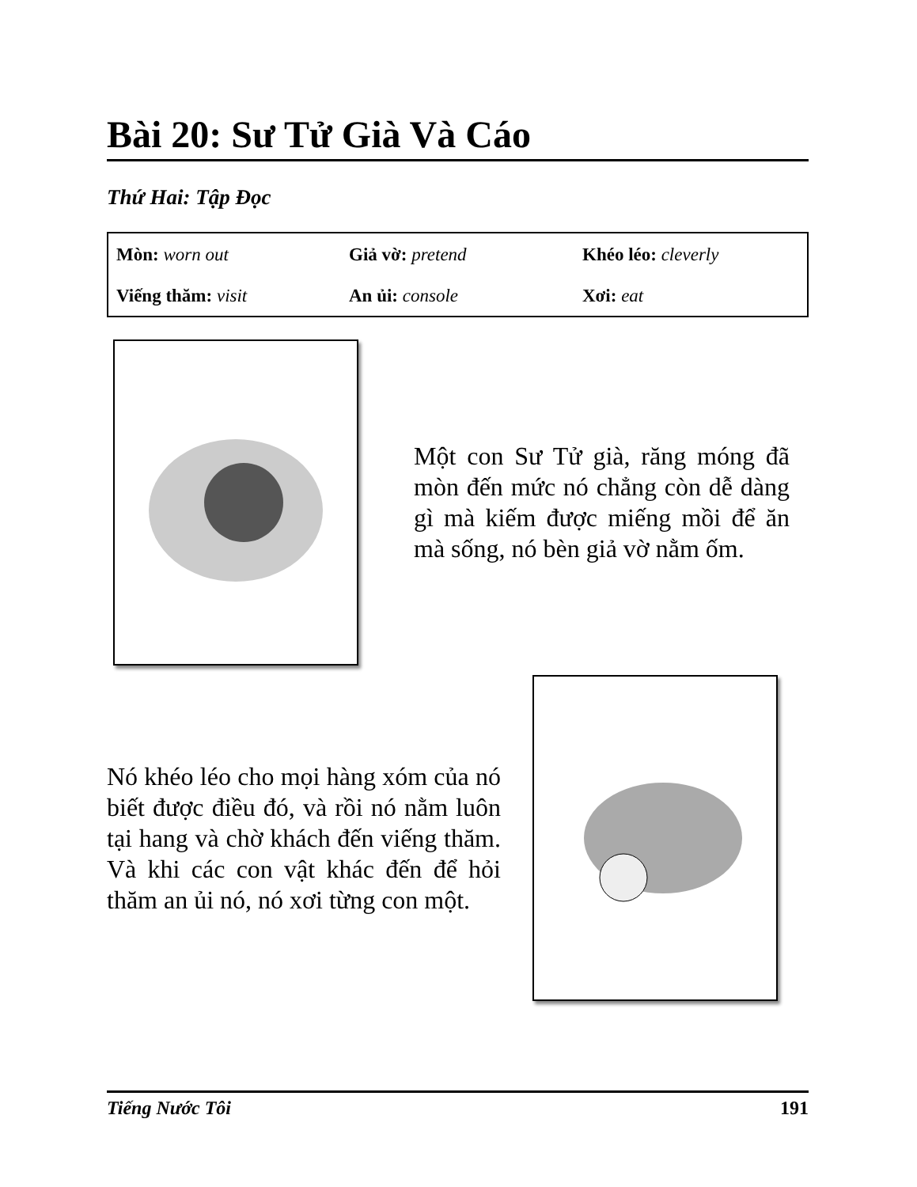Bài 20: Sư Tử Già Và Cáo
Thứ Hai: Tập Đọc
| Mòn: worn out | Giả vờ: pretend | Khéo léo: cleverly |
| Viếng thăm: visit | An ủi: console | Xơi: eat |
Một con Sư Tử già, răng móng đã mòn đến mức nó chẳng còn dễ dàng gì mà kiếm được miếng mồi để ăn mà sống, nó bèn giả vờ nằm ốm.
Nó khéo léo cho mọi hàng xóm của nó biết được điều đó, và rồi nó nằm luôn tại hang và chờ khách đến viếng thăm. Và khi các con vật khác đến để hỏi thăm an ủi nó, nó xơi từng con một.
Tiếng Nước Tôi 191